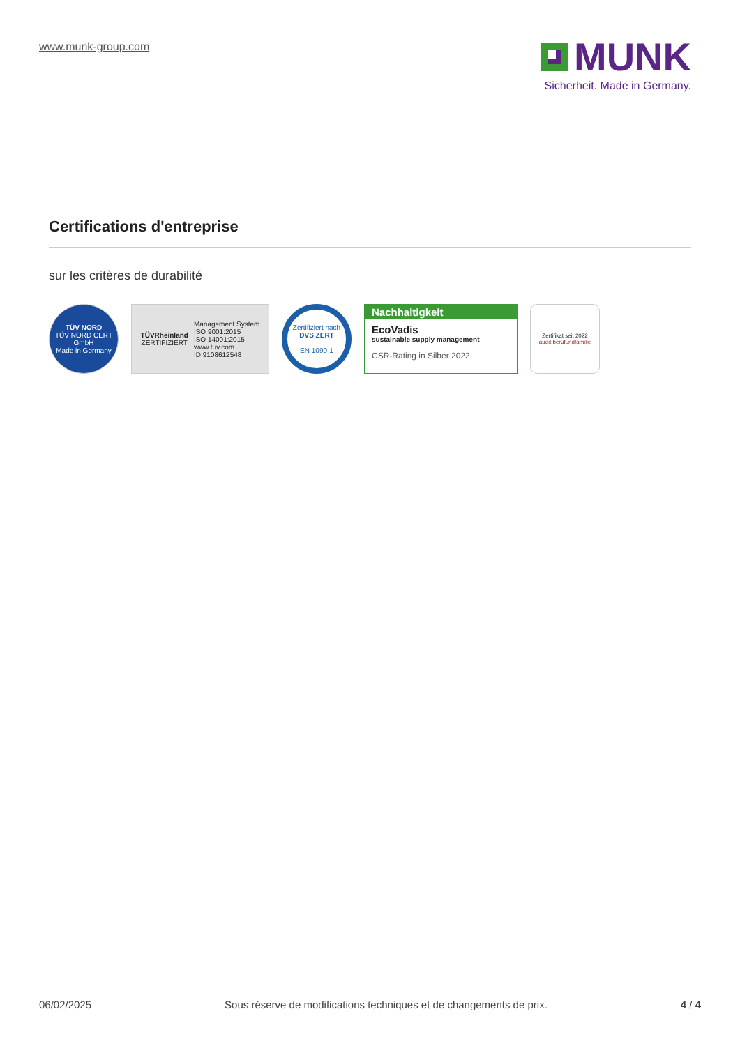www.munk-group.com
MUNK
Sicherheit. Made in Germany.
Certifications d'entreprise
sur les critères de durabilité
TÜV NORD
TÜV NORD CERT GmbH
Made in Germany
TÜVRheinland
ZERTIFIZIERT
Management System
ISO 9001:2015
ISO 14001:2015
www.tuv.com
ID 9108612548
Zertifiziert nach
DVS ZERT
EN 1090-1
Nachhaltigkeit
EcoVadis
sustainable supply management
CSR-Rating in Silber 2022
Zertifikat seit 2022
audit berufundfamilie
06/02/2025 Sous réserve de modifications techniques et de changements de prix. 4 / 4